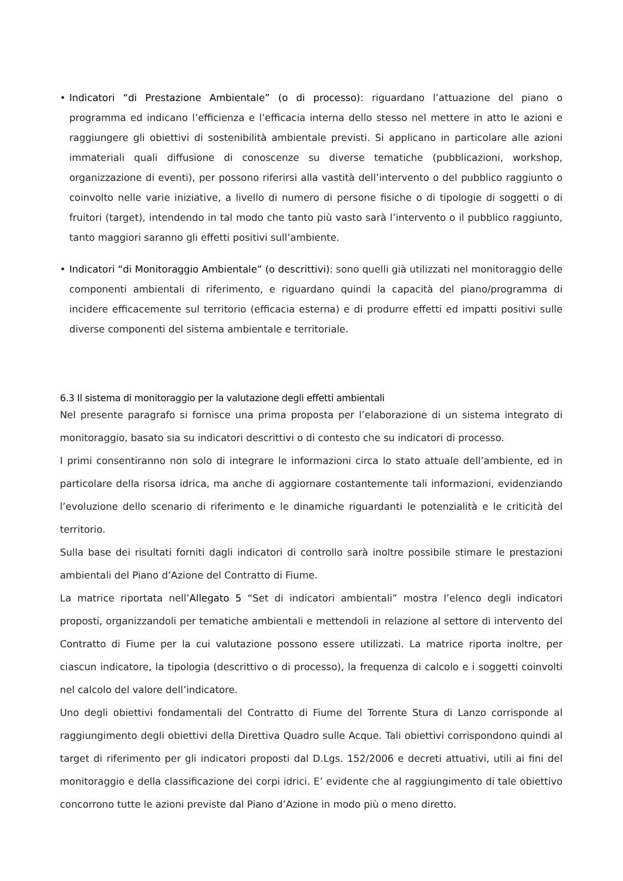• Indicatori “di Prestazione Ambientale” (o di processo): riguardano l’attuazione del piano o programma ed indicano l’efficienza e l’efficacia interna dello stesso nel mettere in atto le azioni e raggiungere gli obiettivi di sostenibilità ambientale previsti. Si applicano in particolare alle azioni immateriali quali diffusione di conoscenze su diverse tematiche (pubblicazioni, workshop, organizzazione di eventi), per possono riferirsi alla vastità dell’intervento o del pubblico raggiunto o coinvolto nelle varie iniziative, a livello di numero di persone fisiche o di tipologie di soggetti o di fruitori (target), intendendo in tal modo che tanto più vasto sarà l’intervento o il pubblico raggiunto, tanto maggiori saranno gli effetti positivi sull’ambiente.
• Indicatori “di Monitoraggio Ambientale” (o descrittivi): sono quelli già utilizzati nel monitoraggio delle componenti ambientali di riferimento, e riguardano quindi la capacità del piano/programma di incidere efficacemente sul territorio (efficacia esterna) e di produrre effetti ed impatti positivi sulle diverse componenti del sistema ambientale e territoriale.
6.3 Il sistema di monitoraggio per la valutazione degli effetti ambientali
Nel presente paragrafo si fornisce una prima proposta per l’elaborazione di un sistema integrato di monitoraggio, basato sia su indicatori descrittivi o di contesto che su indicatori di processo.
I primi consentiranno non solo di integrare le informazioni circa lo stato attuale dell’ambiente, ed in particolare della risorsa idrica, ma anche di aggiornare costantemente tali informazioni, evidenziando l’evoluzione dello scenario di riferimento e le dinamiche riguardanti le potenzialità e le criticità del territorio.
Sulla base dei risultati forniti dagli indicatori di controllo sarà inoltre possibile stimare le prestazioni ambientali del Piano d’Azione del Contratto di Fiume.
La matrice riportata nell’Allegato 5 “Set di indicatori ambientali” mostra l’elenco degli indicatori proposti, organizzandoli per tematiche ambientali e mettendoli in relazione al settore di intervento del Contratto di Fiume per la cui valutazione possono essere utilizzati. La matrice riporta inoltre, per ciascun indicatore, la tipologia (descrittivo o di processo), la frequenza di calcolo e i soggetti coinvolti nel calcolo del valore dell’indicatore.
Uno degli obiettivi fondamentali del Contratto di Fiume del Torrente Stura di Lanzo corrisponde al raggiungimento degli obiettivi della Direttiva Quadro sulle Acque. Tali obiettivi corrispondono quindi al target di riferimento per gli indicatori proposti dal D.Lgs. 152/2006 e decreti attuativi, utili ai fini del monitoraggio e della classificazione dei corpi idrici. E’ evidente che al raggiungimento di tale obiettivo concorrono tutte le azioni previste dal Piano d’Azione in modo più o meno diretto.